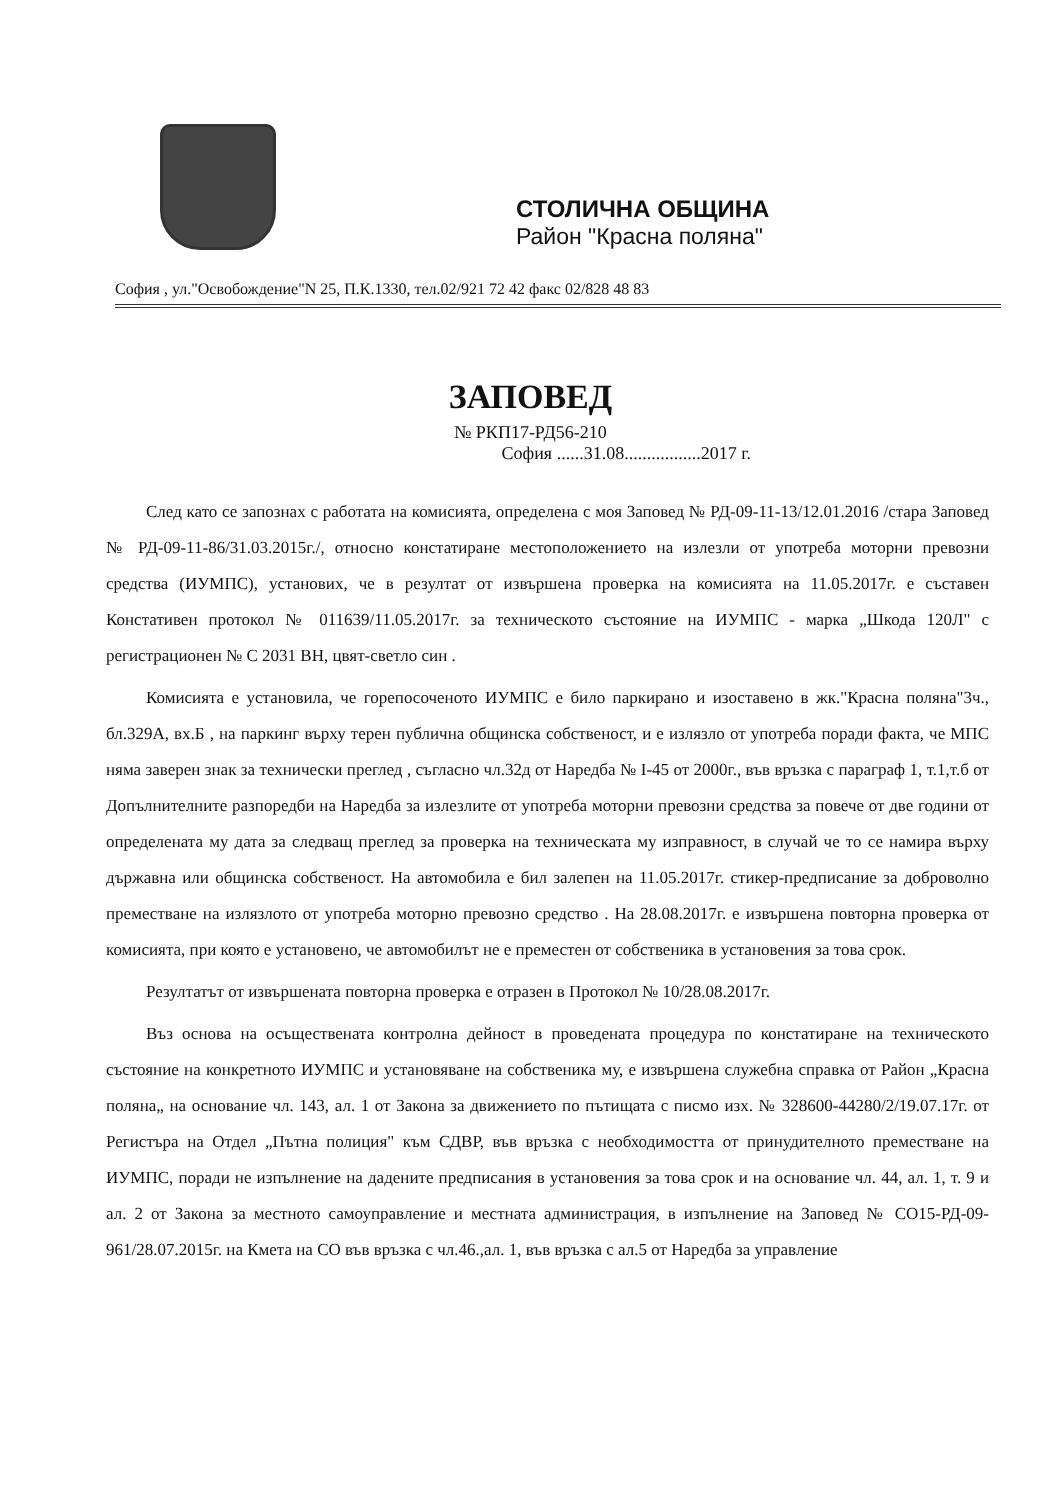СТОЛИЧНА ОБЩИНА
Район "Красна поляна"
София , ул."Освобождение"N 25, П.К.1330, тел.02/921 72 42 факс 02/828 48 83
ЗАПОВЕД
№ РКП17-РД56-210
София ......31.08.................2017 г.
След като се запознах с работата на комисията, определена с моя Заповед № РД-09-11-13/12.01.2016 /стара Заповед № РД-09-11-86/31.03.2015г./, относно констатиране местоположението на излезли от употреба моторни превозни средства (ИУМПС), установих, че в резултат от извършена проверка на комисията на 11.05.2017г. е съставен Констативен протокол № 011639/11.05.2017г. за техническото състояние на ИУМПС - марка „Шкода 120Л" с регистрационен № С 2031 ВН, цвят-светло син .
Комисията е установила, че горепосоченото ИУМПС е било паркирано и изоставено в жк."Красна поляна"3ч., бл.329А, вх.Б , на паркинг върху терен публична общинска собственост, и е излязло от употреба поради факта, че МПС няма заверен знак за технически преглед , съгласно чл.32д от Наредба № I-45 от 2000г., във връзка с параграф 1, т.1,т.б от Допълнителните разпоредби на Наредба за излезлите от употреба моторни превозни средства за повече от две години от определената му дата за следващ преглед за проверка на техническата му изправност, в случай че то се намира върху държавна или общинска собственост. На автомобила е бил залепен на 11.05.2017г. стикер-предписание за доброволно преместване на излязлото от употреба моторно превозно средство . На 28.08.2017г. е извършена повторна проверка от комисията, при която е установено, че автомобилът не е преместен от собственика в установения за това срок.
Резултатът от извършената повторна проверка е отразен в Протокол № 10/28.08.2017г.
Въз основа на осъществената контролна дейност в проведената процедура по констатиране на техническото състояние на конкретното ИУМПС и установяване на собственика му, е извършена служебна справка от Район „Красна поляна„ на основание чл. 143, ал. 1 от Закона за движението по пътищата с писмо изх. № 328600-44280/2/19.07.17г. от Регистъра на Отдел „Пътна полиция" към СДВР, във връзка с необходимостта от принудителното преместване на ИУМПС, поради не изпълнение на дадените предписания в установения за това срок и на основание чл. 44, ал. 1, т. 9 и ал. 2 от Закона за местното самоуправление и местната администрация, в изпълнение на Заповед № СО15-РД-09-961/28.07.2015г. на Кмета на СО във връзка с чл.46.,ал. 1, във връзка с ал.5 от Наредба за управление